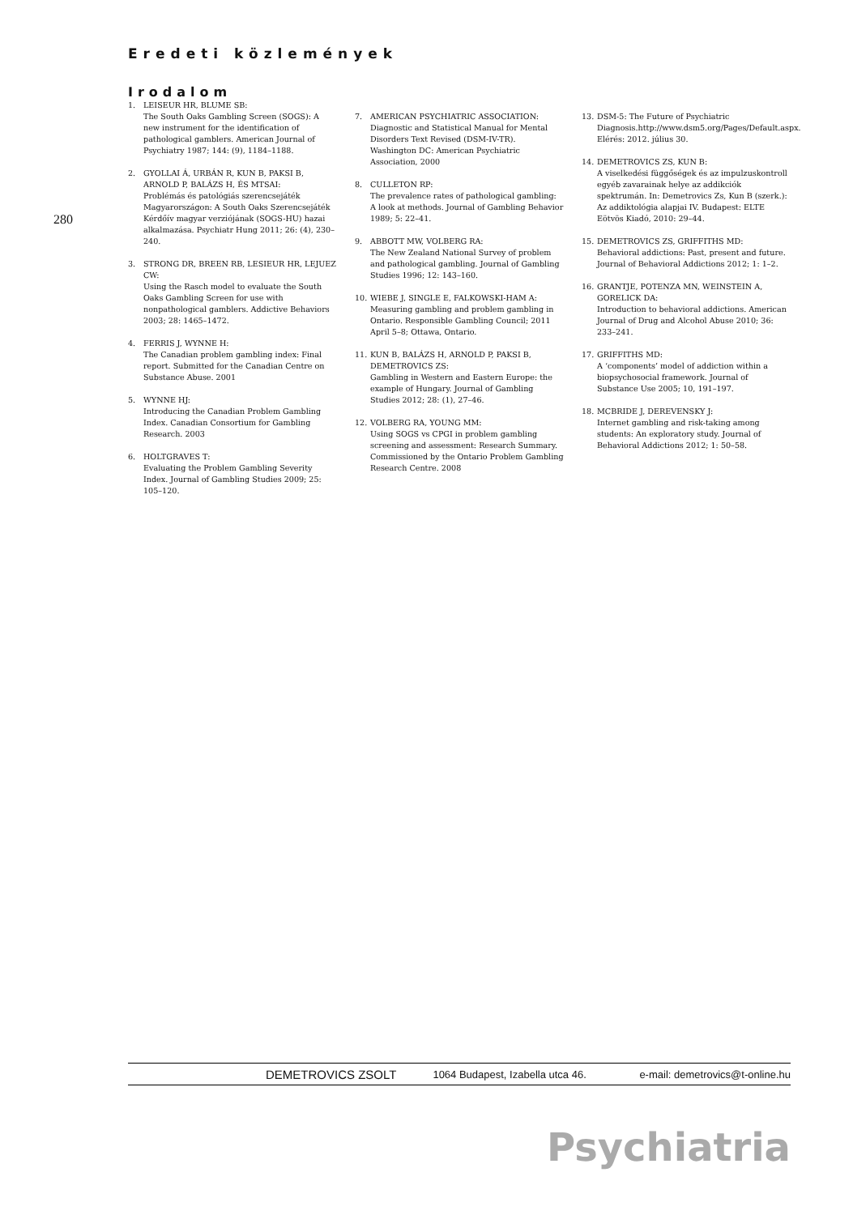Eredeti közlemények
280
Irodalom
1. LEISEUR HR, BLUME SB:
The South Oaks Gambling Screen (SOGS): A new instrument for the identification of pathological gamblers. American Journal of Psychiatry 1987; 144: (9), 1184–1188.
2. GYOLLAI Á, URBÁN R, KUN B, PAKSI B, ARNOLD P, BALÁZS H, ÉS MTSAI:
Problémás és patológiás szerencsejáték Magyarországon: A South Oaks Szerencsejáték Kérdőív magyar verziójának (SOGS-HU) hazai alkalmazása. Psychiatr Hung 2011; 26: (4), 230–240.
3. STRONG DR, BREEN RB, LESIEUR HR, LEJUEZ CW:
Using the Rasch model to evaluate the South Oaks Gambling Screen for use with nonpathological gamblers. Addictive Behaviors 2003; 28: 1465–1472.
4. FERRIS J, WYNNE H:
The Canadian problem gambling index: Final report. Submitted for the Canadian Centre on Substance Abuse. 2001
5. WYNNE HJ:
Introducing the Canadian Problem Gambling Index. Canadian Consortium for Gambling Research. 2003
6. HOLTGRAVES T:
Evaluating the Problem Gambling Severity Index. Journal of Gambling Studies 2009; 25: 105–120.
7. AMERICAN PSYCHIATRIC ASSOCIATION:
Diagnostic and Statistical Manual for Mental Disorders Text Revised (DSM-IV-TR). Washington DC: American Psychiatric Association, 2000
8. CULLETON RP:
The prevalence rates of pathological gambling: A look at methods. Journal of Gambling Behavior 1989; 5: 22–41.
9. ABBOTT MW, VOLBERG RA:
The New Zealand National Survey of problem and pathological gambling. Journal of Gambling Studies 1996; 12: 143–160.
10. WIEBE J, SINGLE E, FALKOWSKI-HAM A:
Measuring gambling and problem gambling in Ontario. Responsible Gambling Council; 2011 April 5–8; Ottawa, Ontario.
11. KUN B, BALÁZS H, ARNOLD P, PAKSI B, DEMETROVICS ZS:
Gambling in Western and Eastern Europe: the example of Hungary. Journal of Gambling Studies 2012; 28: (1), 27–46.
12. VOLBERG RA, YOUNG MM:
Using SOGS vs CPGI in problem gambling screening and assessment: Research Summary. Commissioned by the Ontario Problem Gambling Research Centre. 2008
13. DSM-5: The Future of Psychiatric Diagnosis.http://www.dsm5.org/Pages/Default.aspx. Elérés: 2012. július 30.
14. DEMETROVICS ZS, KUN B:
A viselkedési függőségek és az impulzuskontroll egyéb zavarainak helye az addikciók spektrumán. In: Demetrovics Zs, Kun B (szerk.): Az addiktológia alapjai IV. Budapest: ELTE Eötvös Kiadó, 2010: 29–44.
15. DEMETROVICS ZS, GRIFFITHS MD:
Behavioral addictions: Past, present and future. Journal of Behavioral Addictions 2012; 1: 1–2.
16. GRANTJE, POTENZA MN, WEINSTEIN A, GORELICK DA:
Introduction to behavioral addictions. American Journal of Drug and Alcohol Abuse 2010; 36: 233–241.
17. GRIFFITHS MD:
A ‘components’ model of addiction within a biopsychosocial framework. Journal of Substance Use 2005; 10, 191–197.
18. MCBRIDE J, DEREVENSKY J:
Internet gambling and risk-taking among students: An exploratory study. Journal of Behavioral Addictions 2012; 1: 50–58.
DEMETROVICS ZSOLT 1064 Budapest, Izabella utca 46. e-mail: demetrovics@t-online.hu
Psychiatria